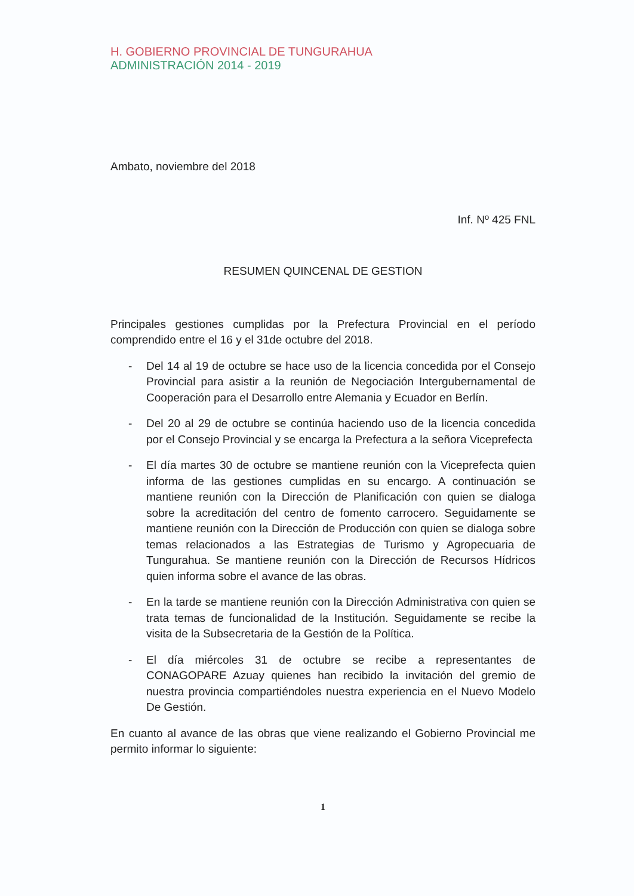H. GOBIERNO PROVINCIAL DE TUNGURAHUA
ADMINISTRACIÓN 2014 - 2019
Ambato, noviembre del 2018
Inf. Nº 425 FNL
RESUMEN QUINCENAL DE GESTION
Principales gestiones cumplidas por la Prefectura Provincial en el período comprendido entre el 16 y el 31de octubre del 2018.
- Del 14 al 19 de octubre se hace uso de la licencia concedida por el Consejo Provincial para asistir a la reunión de Negociación Intergubernamental de Cooperación para el Desarrollo entre Alemania y Ecuador en Berlín.
- Del 20 al 29 de octubre se continúa haciendo uso de la licencia concedida por el Consejo Provincial y se encarga la Prefectura a la señora Viceprefecta
- El día martes 30 de octubre se mantiene reunión con la Viceprefecta quien informa de las gestiones cumplidas en su encargo. A continuación se mantiene reunión con la Dirección de Planificación con quien se dialoga sobre la acreditación del centro de fomento carrocero. Seguidamente se mantiene reunión con la Dirección de Producción con quien se dialoga sobre temas relacionados a las Estrategias de Turismo y Agropecuaria de Tungurahua. Se mantiene reunión con la Dirección de Recursos Hídricos quien informa sobre el avance de las obras.
- En la tarde se mantiene reunión con la Dirección Administrativa con quien se trata temas de funcionalidad de la Institución. Seguidamente se recibe la visita de la Subsecretaria de la Gestión de la Política.
- El día miércoles 31 de octubre se recibe a representantes de CONAGOPARE Azuay quienes han recibido la invitación del gremio de nuestra provincia compartiéndoles nuestra experiencia en el Nuevo Modelo De Gestión.
En cuanto al avance de las obras que viene realizando el Gobierno Provincial me permito informar lo siguiente:
1